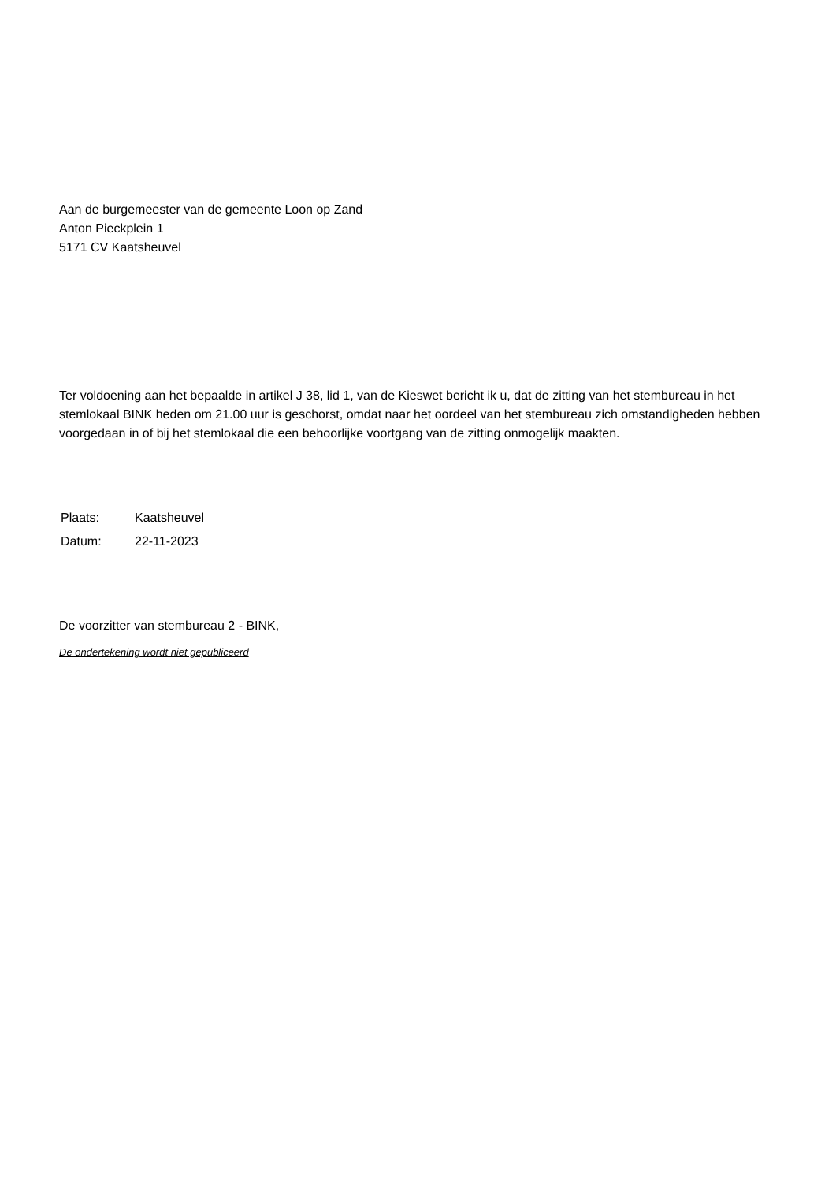Aan de burgemeester van de gemeente Loon op Zand
Anton Pieckplein 1
5171 CV Kaatsheuvel
Ter voldoening aan het bepaalde in artikel J 38, lid 1, van de Kieswet bericht ik u, dat de zitting van het stembureau in het stemlokaal BINK heden om 21.00 uur is geschorst, omdat naar het oordeel van het stembureau zich omstandigheden hebben voorgedaan in of bij het stemlokaal die een behoorlijke voortgang van de zitting onmogelijk maakten.
| Plaats: | Kaatsheuvel |
| Datum: | 22-11-2023 |
De voorzitter van stembureau 2 - BINK,
De ondertekening wordt niet gepubliceerd